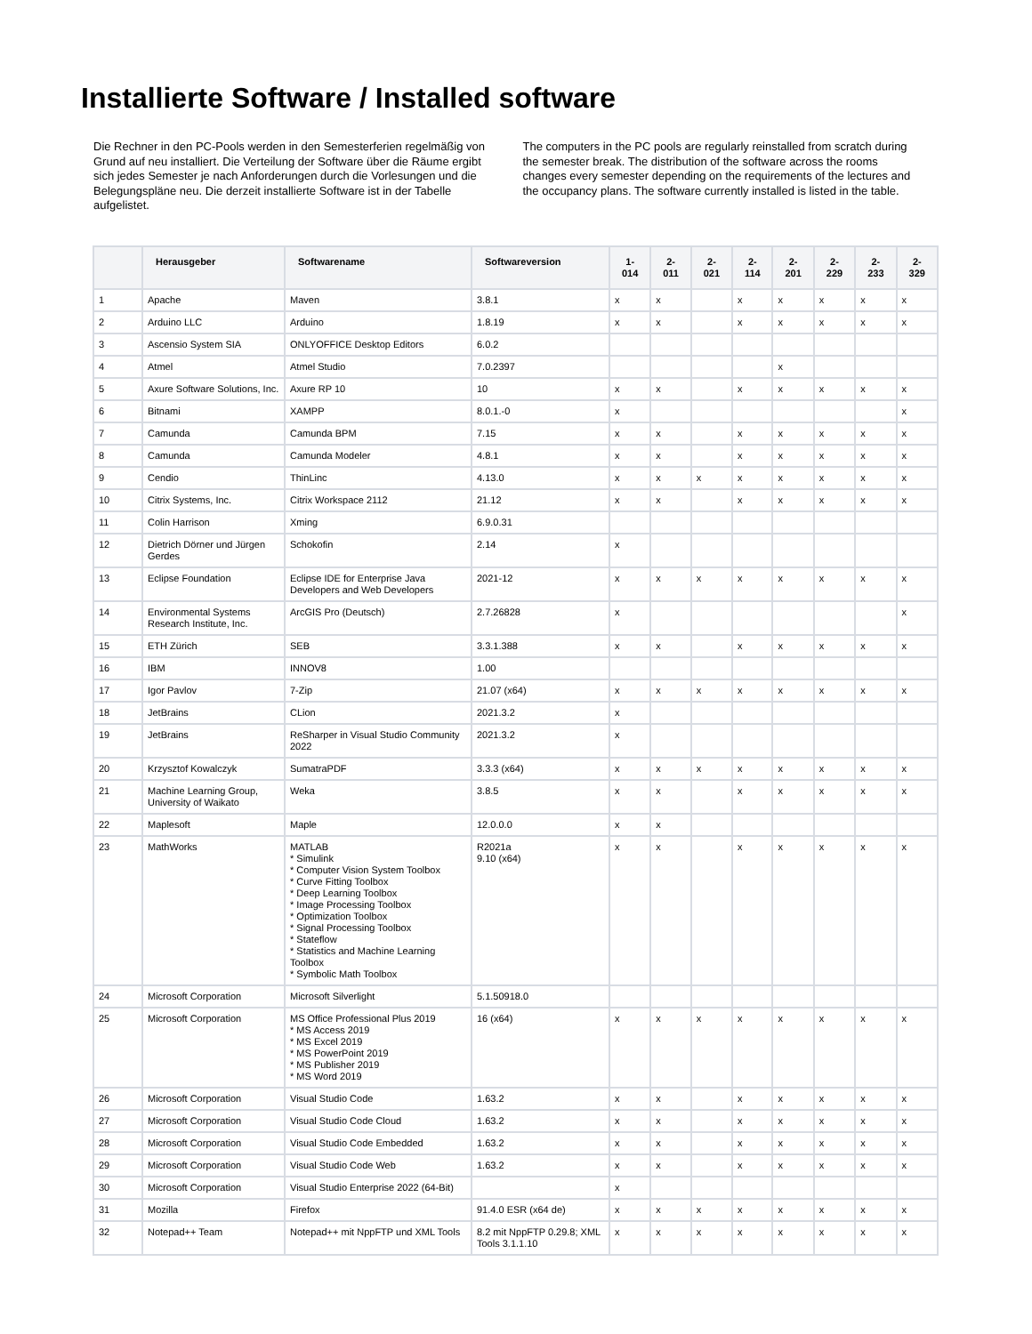Installierte Software / Installed software
Die Rechner in den PC-Pools werden in den Semesterferien regelmäßig von Grund auf neu installiert. Die Verteilung der Software über die Räume ergibt sich jedes Semester je nach Anforderungen durch die Vorlesungen und die Belegungspläne neu. Die derzeit installierte Software ist in der Tabelle aufgelistet.
The computers in the PC pools are regularly reinstalled from scratch during the semester break. The distribution of the software across the rooms changes every semester depending on the requirements of the lectures and the occupancy plans. The software currently installed is listed in the table.
| | Herausgeber | Softwarename | Softwareversion | 1- 014 | 2- 011 | 2- 021 | 2- 114 | 2- 201 | 2- 229 | 2- 233 | 2- 329 |
| --- | --- | --- | --- | --- | --- | --- | --- | --- | --- | --- | --- |
| 1 | Apache | Maven | 3.8.1 | x | x | | x | x | x | x | x |
| 2 | Arduino LLC | Arduino | 1.8.19 | x | x | | x | x | x | x | x |
| 3 | Ascensio System SIA | ONLYOFFICE Desktop Editors | 6.0.2 | | | | | | | | |
| 4 | Atmel | Atmel Studio | 7.0.2397 | | | | | x | | | |
| 5 | Axure Software Solutions, Inc. | Axure RP 10 | 10 | x | x | | x | x | x | x | x |
| 6 | Bitnami | XAMPP | 8.0.1.-0 | x | | | | | | | x |
| 7 | Camunda | Camunda BPM | 7.15 | x | x | | x | x | x | x | x |
| 8 | Camunda | Camunda Modeler | 4.8.1 | x | x | | x | x | x | x | x |
| 9 | Cendio | ThinLinc | 4.13.0 | x | x | x | x | x | x | x | x |
| 10 | Citrix Systems, Inc. | Citrix Workspace 2112 | 21.12 | x | x | | x | x | x | x | x |
| 11 | Colin Harrison | Xming | 6.9.0.31 | | | | | | | | |
| 12 | Dietrich Dörner und Jürgen Gerdes | Schokofin | 2.14 | x | | | | | | | |
| 13 | Eclipse Foundation | Eclipse IDE for Enterprise Java Developers and Web Developers | 2021-12 | x | x | x | x | x | x | x | x |
| 14 | Environmental Systems Research Institute, Inc. | ArcGIS Pro (Deutsch) | 2.7.26828 | x | | | | | | | x |
| 15 | ETH Zürich | SEB | 3.3.1.388 | x | x | | x | x | x | x | x |
| 16 | IBM | INNOV8 | 1.00 | | | | | | | | |
| 17 | Igor Pavlov | 7-Zip | 21.07 (x64) | x | x | x | x | x | x | x | x |
| 18 | JetBrains | CLion | 2021.3.2 | x | | | | | | | |
| 19 | JetBrains | ReSharper in Visual Studio Community 2022 | 2021.3.2 | x | | | | | | | |
| 20 | Krzysztof Kowalczyk | SumatraPDF | 3.3.3 (x64) | x | x | x | x | x | x | x | x |
| 21 | Machine Learning Group, University of Waikato | Weka | 3.8.5 | x | x | | x | x | x | x | x |
| 22 | Maplesoft | Maple | 12.0.0.0 | x | x | | | | | | |
| 23 | MathWorks | MATLAB * Simulink * Computer Vision System Toolbox * Curve Fitting Toolbox * Deep Learning Toolbox * Image Processing Toolbox * Optimization Toolbox * Signal Processing Toolbox * Stateflow * Statistics and Machine Learning Toolbox * Symbolic Math Toolbox | R2021a 9.10 (x64) | x | x | | x | x | x | x | x |
| 24 | Microsoft Corporation | Microsoft Silverlight | 5.1.50918.0 | | | | | | | | |
| 25 | Microsoft Corporation | MS Office Professional Plus 2019 * MS Access 2019 * MS Excel 2019 * MS PowerPoint 2019 * MS Publisher 2019 * MS Word 2019 | 16 (x64) | x | x | x | x | x | x | x | x |
| 26 | Microsoft Corporation | Visual Studio Code | 1.63.2 | x | x | | x | x | x | x | x |
| 27 | Microsoft Corporation | Visual Studio Code Cloud | 1.63.2 | x | x | | x | x | x | x | x |
| 28 | Microsoft Corporation | Visual Studio Code Embedded | 1.63.2 | x | x | | x | x | x | x | x |
| 29 | Microsoft Corporation | Visual Studio Code Web | 1.63.2 | x | x | | x | x | x | x | x |
| 30 | Microsoft Corporation | Visual Studio Enterprise 2022 (64-Bit) | | x | | | | | | | |
| 31 | Mozilla | Firefox | 91.4.0 ESR (x64 de) | x | x | x | x | x | x | x | x |
| 32 | Notepad++ Team | Notepad++ mit NppFTP und XML Tools | 8.2 mit NppFTP 0.29.8; XML Tools 3.1.1.10 | x | x | x | x | x | x | x | x |